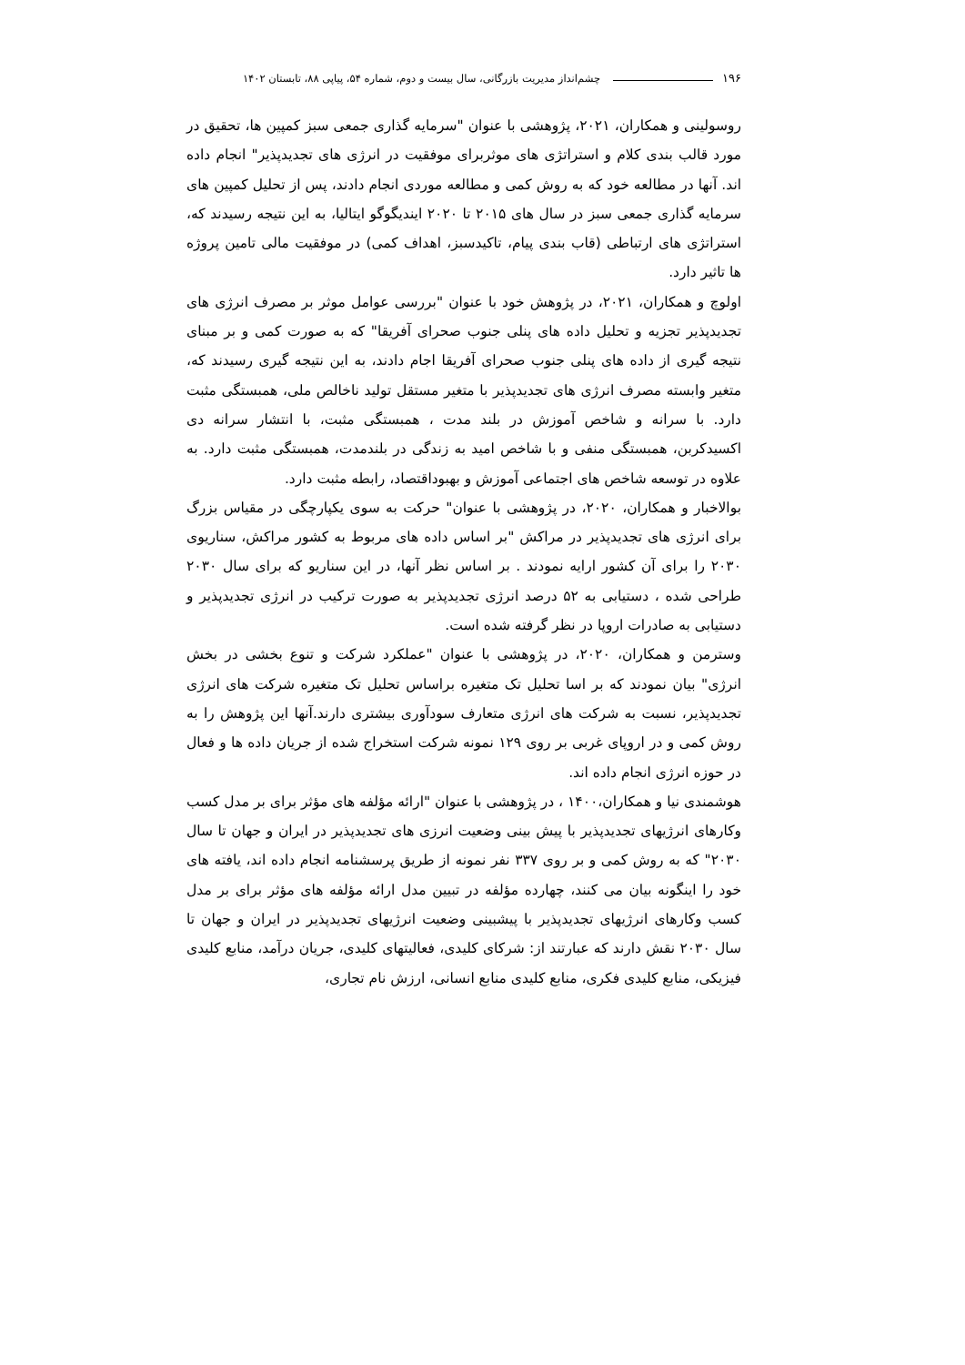۱۹۶ چشم‌انداز مدیریت بازرگانی، سال بیست و دوم، شماره ۵۴، پیاپی ۸۸، تابستان ۱۴۰۲
روسولینی و همکاران، ۲۰۲۱، پژوهشی با عنوان "سرمایه گذاری جمعی سبز کمپین ها، تحقیق در مورد قالب بندی کلام و استراتژی های موثربرای موفقیت در انرژی های تجدیدپذیر" انجام داده اند. آنها در مطالعه خود که به روش کمی و مطالعه موردی انجام دادند، پس از تحلیل کمپین های سرمایه گذاری جمعی سبز در سال های ۲۰۱۵ تا ۲۰۲۰ ایندیگوگو ایتالیا، به این نتیجه رسیدند که، استراتژی های ارتباطی (قاب بندی پیام، تاکیدسبز، اهداف کمی) در موفقیت مالی تامین پروژه ها تاثیر دارد.
اولوچ و همکاران، ۲۰۲۱، در پژوهش خود با عنوان "بررسی عوامل موثر بر مصرف انرژی های تجدیدپذیر تجزیه و تحلیل داده های پنلی جنوب صحرای آفریقا" که به صورت کمی و بر مبنای نتیجه گیری از داده های پنلی جنوب صحرای آفریقا اجام دادند، به این نتیجه گیری رسیدند که، متغیر وابسته مصرف انرژی های تجدیدپذیر با متغیر مستقل تولید ناخالص ملی، همبستگی مثبت دارد. با سرانه و شاخص آموزش در بلند مدت ، همبستگی مثبت، با انتشار سرانه دی اکسیدکربن، همبستگی منفی و با شاخص امید به زندگی در بلندمدت، همبستگی مثبت دارد. به علاوه در توسعه شاخص های اجتماعی آموزش و بهبوداقتصاد، رابطه مثبت دارد.
بوالاخبار و همکاران، ۲۰۲۰، در پژوهشی با عنوان" حرکت به سوی یکپارچگی در مقیاس بزرگ برای انرژی های تجدیدپذیر در مراکش "بر اساس داده های مربوط به کشور مراکش، سناریوی ۲۰۳۰ را برای آن کشور ارایه نمودند . بر اساس نظر آنها، در این سناریو که برای سال ۲۰۳۰ طراحی شده ، دستیابی به ۵۲ درصد انرژی تجدیدپذیر به صورت ترکیب در انرژی تجدیدپذیر و دستیابی به صادرات اروپا در نظر گرفته شده است.
وسترمن و همکاران، ۲۰۲۰، در پژوهشی با عنوان "عملکرد شرکت و تنوع بخشی در بخش انرژی" بیان نمودند که بر اسا تحلیل تک متغیره براساس تحلیل تک متغیره شرکت های انرژی تجدیدپذیر، نسبت به شرکت های انرژی متعارف سودآوری بیشتری دارند.آنها این پژوهش را به روش کمی و در اروپای غربی بر روی ۱۲۹ نمونه شرکت استخراج شده از جریان داده ها و فعال در حوزه انرژی انجام داده اند.
هوشمندی نیا و همکاران،۱۴۰۰ ، در پژوهشی با عنوان "ارائه مؤلفه های مؤثر برای بر مدل کسب وکارهای انرژیهای تجدیدپذیر با پیش بینی وضعیت انرزی های تجدیدپذیر در ایران و جهان تا سال ۲۰۳۰" که به روش کمی و بر روی ۳۳۷ نفر نمونه از طریق پرسشنامه انجام داده اند، یافته های خود را اینگونه بیان می کنند، چهارده مؤلفه در تبیین مدل ارائه مؤلفه های مؤثر برای بر مدل کسب وکارهای انرژیهای تجدیدپذیر با پیشبینی وضعیت انرژیهای تجدیدپذیر در ایران و جهان تا سال ۲۰۳۰ نقش دارند که عبارتند از: شرکای کلیدی، فعالیتهای کلیدی، جریان درآمد، منابع کلیدی فیزیکی، منابع کلیدی فکری، منابع کلیدی منابع انسانی، ارزش نام تجاری،